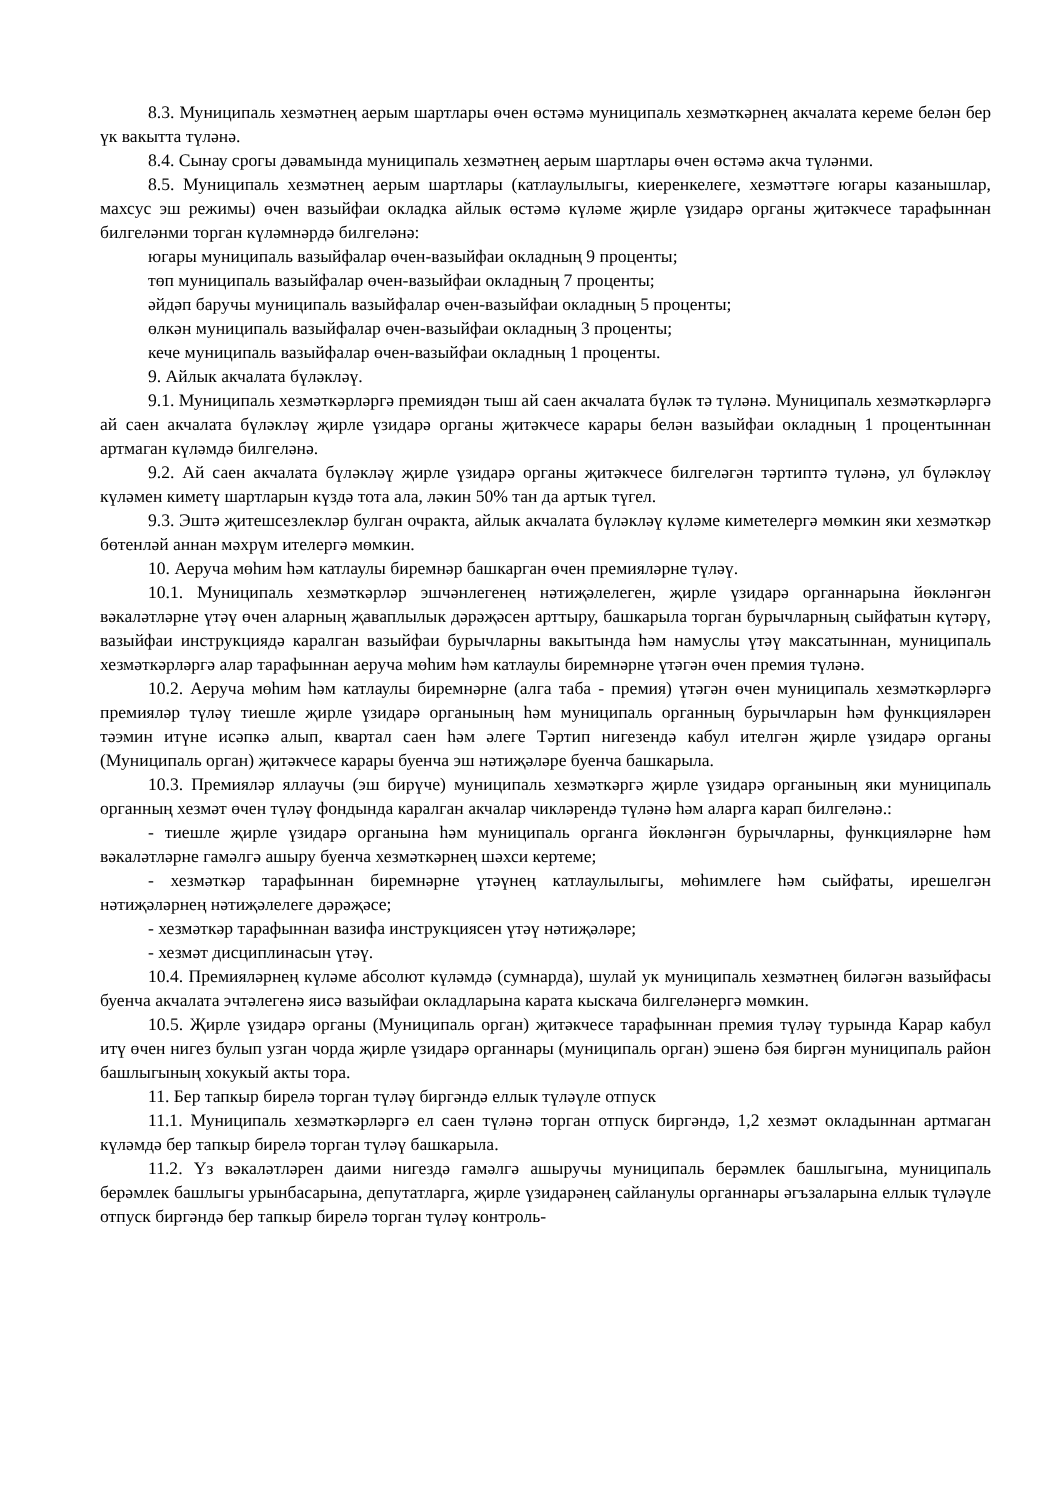8.3. Муниципаль хезмәтнең аерым шартлары өчен өстәмә муниципаль хезмәткәрнең акчалата кереме белән бер үк вакытта түләнә.
8.4. Сынау срогы дәвамында муниципаль хезмәтнең аерым шартлары өчен өстәмә акча түләнми.
8.5. Муниципаль хезмәтнең аерым шартлары (катлаулылыгы, киеренкелеге, хезмәттәге югары казанышлар, махсус эш режимы) өчен вазыйфаи окладка айлык өстәмә күләме җирле үзидарә органы җитәкчесе тарафыннан билгеләнми торган күләмнәрдә билгеләнә:
югары муниципаль вазыйфалар өчен-вазыйфаи окладның 9 проценты;
төп муниципаль вазыйфалар өчен-вазыйфаи окладның 7 проценты;
әйдәп баручы муниципаль вазыйфалар өчен-вазыйфаи окладның 5 проценты;
өлкән муниципаль вазыйфалар өчен-вазыйфаи окладның 3 проценты;
кече муниципаль вазыйфалар өчен-вазыйфаи окладның 1 проценты.
9. Айлык акчалата бүләкләү.
9.1. Муниципаль хезмәткәрләргә премиядән тыш ай саен акчалата бүләк тә түләнә. Муниципаль хезмәткәрләргә ай саен акчалата бүләкләү җирле үзидарә органы җитәкчесе карары белән вазыйфаи окладның 1 процентыннан артмаган күләмдә билгеләнә.
9.2. Ай саен акчалата бүләкләү җирле үзидарә органы җитәкчесе билгеләгән тәртиптә түләнә, ул бүләкләү күләмен киметү шартларын күздә тота ала, ләкин 50% тан да артык түгел.
9.3. Эштә җитешсезлекләр булган очракта, айлык акчалата бүләкләү күләме киметелергә мөмкин яки хезмәткәр бөтенләй аннан мәхрүм ителергә мөмкин.
10. Аеруча мөһим һәм катлаулы биремнәр башкарган өчен премияләрне түләү.
10.1. Муниципаль хезмәткәрләр эшчәнлегенең нәтиҗәлелеген, җирле үзидарә органнарына йөкләнгән вәкаләтләрне үтәү өчен аларның җаваплылык дәрәҗәсен арттыру, башкарыла торган бурычларның сыйфатын күтәрү, вазыйфаи инструкциядә каралган вазыйфаи бурычларны вакытында һәм намуслы үтәү максатыннан, муниципаль хезмәткәрләргә алар тарафыннан аеруча мөһим һәм катлаулы биремнәрне үтәгән өчен премия түләнә.
10.2. Аеруча мөһим һәм катлаулы биремнәрне (алга таба - премия) үтәгән өчен муниципаль хезмәткәрләргә премияләр түләү тиешле җирле үзидарә органының һәм муниципаль органның бурычларын һәм функцияләрен тәэмин итүне исәпкә алып, квартал саен һәм әлеге Тәртип нигезендә кабул ителгән җирле үзидарә органы (Муниципаль орган) җитәкчесе карары буенча эш нәтиҗәләре буенча башкарыла.
10.3. Премияләр яллаучы (эш бирүче) муниципаль хезмәткәргә җирле үзидарә органының яки муниципаль органның хезмәт өчен түләү фондында каралган акчалар чикләрендә түләнә һәм аларга карап билгеләнә.:
- тиешле җирле үзидарә органына һәм муниципаль органга йөкләнгән бурычларны, функцияләрне һәм вәкаләтләрне гамәлгә ашыру буенча хезмәткәрнең шәхси кертеме;
- хезмәткәр тарафыннан биремнәрне үтәүнең катлаулылыгы, мөһимлеге һәм сыйфаты, ирешелгән нәтиҗәләрнең нәтиҗәлелеге дәрәҗәсе;
- хезмәткәр тарафыннан вазифа инструкциясен үтәү нәтиҗәләре;
- хезмәт дисциплинасын үтәү.
10.4. Премияләрнең күләме абсолют күләмдә (сумнарда), шулай ук муниципаль хезмәтнең биләгән вазыйфасы буенча акчалата эчтәлегенә яисә вазыйфаи окладларына карата кыскача билгеләнергә мөмкин.
10.5. Җирле үзидарә органы (Муниципаль орган) җитәкчесе тарафыннан премия түләү турында Карар кабул итү өчен нигез булып узган чорда җирле үзидарә органнары (муниципаль орган) эшенә бәя биргән муниципаль район башлыгының хокукый акты тора.
11. Бер тапкыр бирелә торган түләү биргәндә еллык түләүле отпуск
11.1. Муниципаль хезмәткәрләргә ел саен түләнә торган отпуск биргәндә, 1,2 хезмәт окладыннан артмаган күләмдә бер тапкыр бирелә торган түләү башкарыла.
11.2. Үз вәкаләтләрен даими нигездә гамәлгә ашыручы муниципаль берәмлек башлыгына, муниципаль берәмлек башлыгы урынбасарына, депутатларга, җирле үзидарәнең сайланулы органнары әгъзаларына еллык түләүле отпуск биргәндә бер тапкыр бирелә торган түләү контроль-